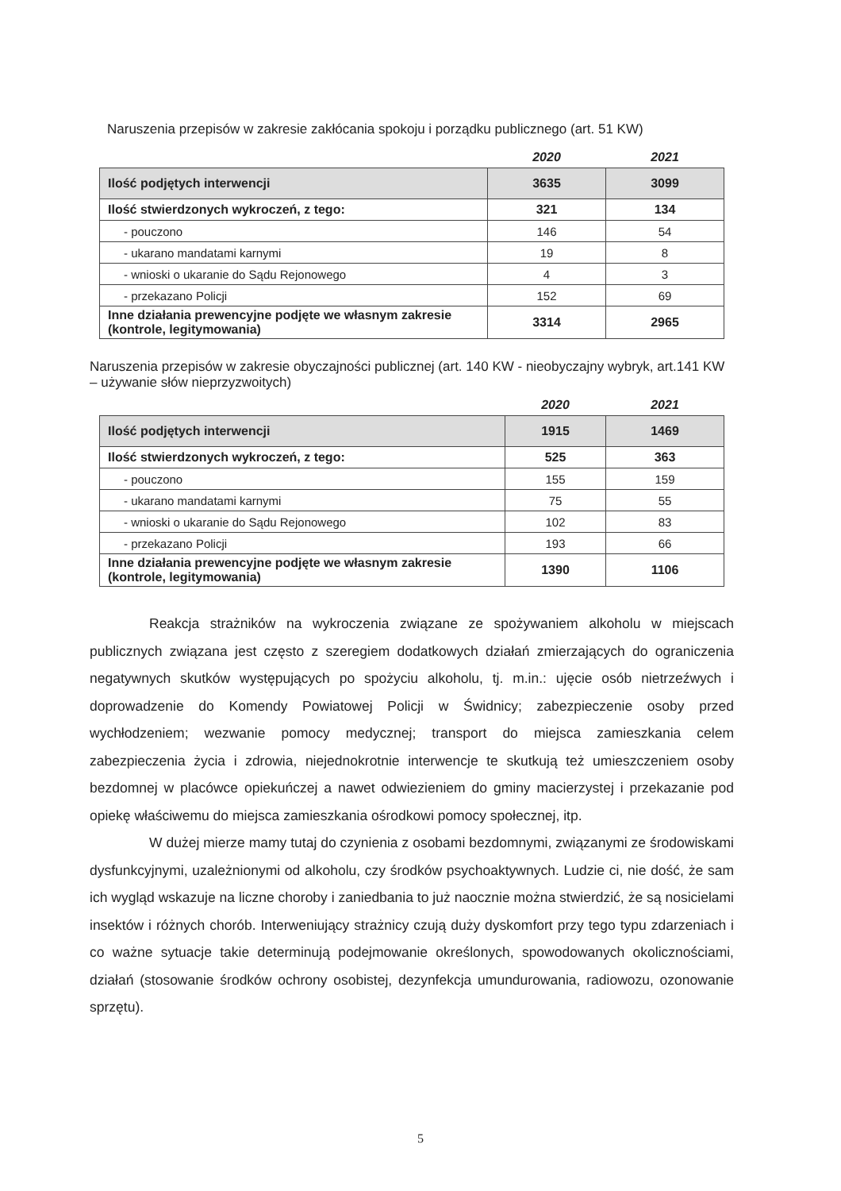Naruszenia przepisów w zakresie zakłócania spokoju i porządku publicznego (art. 51 KW)
| | 2020 | 2021 |
| Ilość podjętych interwencji | 3635 | 3099 |
| Ilość stwierdzonych wykroczeń, z tego: | 321 | 134 |
| - pouczono | 146 | 54 |
| - ukarano mandatami karnymi | 19 | 8 |
| - wnioski o ukaranie do Sądu Rejonowego | 4 | 3 |
| - przekazano Policji | 152 | 69 |
| Inne działania prewencyjne podjęte we własnym zakresie (kontrole, legitymowania) | 3314 | 2965 |
Naruszenia przepisów w zakresie obyczajności publicznej (art. 140 KW - nieobyczajny wybryk, art.141 KW – używanie słów nieprzyzwoitych)
| | 2020 | 2021 |
| Ilość podjętych interwencji | 1915 | 1469 |
| Ilość stwierdzonych wykroczeń, z tego: | 525 | 363 |
| - pouczono | 155 | 159 |
| - ukarano mandatami karnymi | 75 | 55 |
| - wnioski o ukaranie do Sądu Rejonowego | 102 | 83 |
| - przekazano Policji | 193 | 66 |
| Inne działania prewencyjne podjęte we własnym zakresie (kontrole, legitymowania) | 1390 | 1106 |
Reakcja strażników na wykroczenia związane ze spożywaniem alkoholu w miejscach publicznych związana jest często z szeregiem dodatkowych działań zmierzających do ograniczenia negatywnych skutków występujących po spożyciu alkoholu, tj. m.in.: ujęcie osób nietrzeźwych i doprowadzenie do Komendy Powiatowej Policji w Świdnicy; zabezpieczenie osoby przed wychłodzeniem; wezwanie pomocy medycznej; transport do miejsca zamieszkania celem zabezpieczenia życia i zdrowia, niejednokrotnie interwencje te skutkują też umieszczeniem osoby bezdomnej w placówce opiekuńczej a nawet odwiezieniem do gminy macierzystej i przekazanie pod opiekę właściwemu do miejsca zamieszkania ośrodkowi pomocy społecznej, itp.
W dużej mierze mamy tutaj do czynienia z osobami bezdomnymi, związanymi ze środowiskami dysfunkcyjnymi, uzależnionymi od alkoholu, czy środków psychoaktywnych. Ludzie ci, nie dość, że sam ich wygląd wskazuje na liczne choroby i zaniedbania to już naocznie można stwierdzić, że są nosicielami insektów i różnych chorób. Interweniujący strażnicy czują duży dyskomfort przy tego typu zdarzeniach i co ważne sytuacje takie determinują podejmowanie określonych, spowodowanych okolicznościami, działań (stosowanie środków ochrony osobistej, dezynfekcja umundurowania, radiowozu, ozonowanie sprzętu).
5